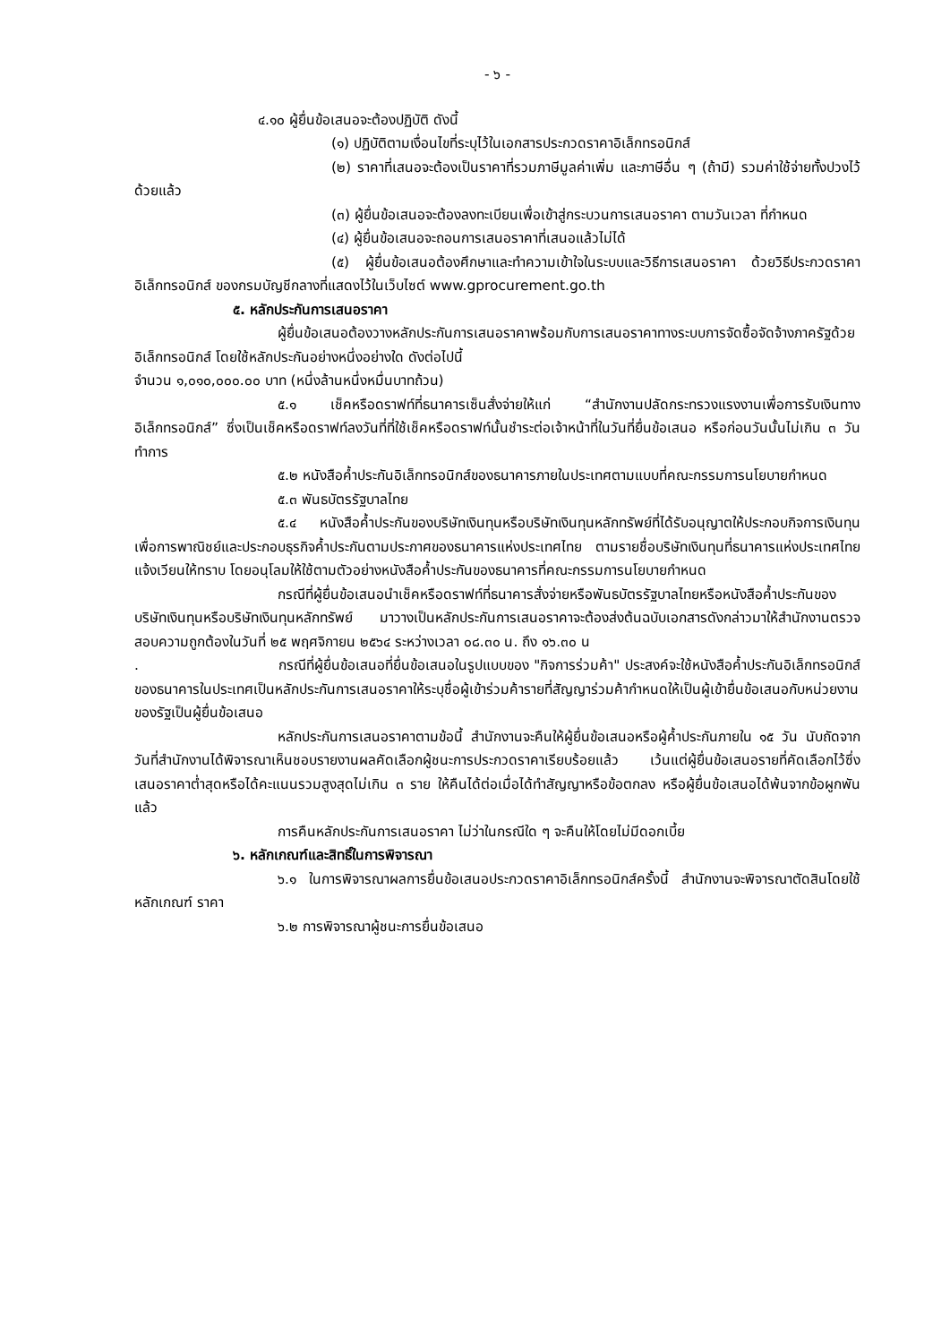- ๖ -
๔.๑๐ ผู้ยื่นข้อเสนอจะต้องปฏิบัติ ดังนี้
(๑) ปฏิบัติตามเงื่อนไขที่ระบุไว้ในเอกสารประกวดราคาอิเล็กทรอนิกส์
(๒) ราคาที่เสนอจะต้องเป็นราคาที่รวมภาษีมูลค่าเพิ่ม และภาษีอื่น ๆ (ถ้ามี) รวมค่าใช้จ่ายทั้งปวงไว้ด้วยแล้ว
(๓) ผู้ยื่นข้อเสนอจะต้องลงทะเบียนเพื่อเข้าสู่กระบวนการเสนอราคา ตามวันเวลา ที่กำหนด
(๔) ผู้ยื่นข้อเสนอจะถอนการเสนอราคาที่เสนอแล้วไม่ได้
(๕) ผู้ยื่นข้อเสนอต้องศึกษาและทำความเข้าใจในระบบและวิธีการเสนอราคา ด้วยวิธีประกวดราคาอิเล็กทรอนิกส์ ของกรมบัญชีกลางที่แสดงไว้ในเว็บไซต์ www.gprocurement.go.th
๕. หลักประกันการเสนอราคา
ผู้ยื่นข้อเสนอต้องวางหลักประกันการเสนอราคาพร้อมกับการเสนอราคาทางระบบการจัดซื้อจัดจ้างภาครัฐด้วยอิเล็กทรอนิกส์ โดยใช้หลักประกันอย่างหนึ่งอย่างใด ดังต่อไปนี้
จำนวน ๑,๐๑๐,๐๐๐.๐๐ บาท (หนึ่งล้านหนึ่งหมื่นบาทถ้วน)
๕.๑ เช็คหรือดราฟท์ที่ธนาคารเซ็นสั่งจ่ายให้แก่ “สำนักงานปลัดกระทรวงแรงงานเพื่อการรับเงินทางอิเล็กทรอนิกส์” ซึ่งเป็นเช็คหรือดราฟท์ลงวันที่ที่ใช้เช็คหรือดราฟท์นั้นชำระต่อเจ้าหน้าที่ในวันที่ยื่นข้อเสนอ หรือก่อนวันนั้นไม่เกิน ๓ วันทำการ
๕.๒ หนังสือค้ำประกันอิเล็กทรอนิกส์ของธนาคารภายในประเทศตามแบบที่คณะกรรมการนโยบายกำหนด
๕.๓ พันธบัตรรัฐบาลไทย
๕.๔ หนังสือค้ำประกันของบริษัทเงินทุนหรือบริษัทเงินทุนหลักทรัพย์ที่ได้รับอนุญาตให้ประกอบกิจการเงินทุนเพื่อการพาณิชย์และประกอบธุรกิจค้ำประกันตามประกาศของธนาคารแห่งประเทศไทย ตามรายชื่อบริษัทเงินทุนที่ธนาคารแห่งประเทศไทยแจ้งเวียนให้ทราบ โดยอนุโลมให้ใช้ตามตัวอย่างหนังสือค้ำประกันของธนาคารที่คณะกรรมการนโยบายกำหนด
กรณีที่ผู้ยื่นข้อเสนอนำเช็คหรือดราฟท์ที่ธนาคารสั่งจ่ายหรือพันธบัตรรัฐบาลไทยหรือหนังสือค้ำประกันของบริษัทเงินทุนหรือบริษัทเงินทุนหลักทรัพย์ มาวางเป็นหลักประกันการเสนอราคาจะต้องส่งต้นฉบับเอกสารดังกล่าวมาให้สำนักงานตรวจสอบความถูกต้องในวันที่ ๒๕ พฤศจิกายน ๒๕๖๔ ระหว่างเวลา ๐๘.๓๐ น. ถึง ๑๖.๓๐ น
. กรณีที่ผู้ยื่นข้อเสนอที่ยื่นข้อเสนอในรูปแบบของ "กิจการร่วมค้า" ประสงค์จะใช้หนังสือค้ำประกันอิเล็กทรอนิกส์ของธนาคารในประเทศเป็นหลักประกันการเสนอราคาให้ระบุชื่อผู้เข้าร่วมค้ารายที่สัญญาร่วมค้ากำหนดให้เป็นผู้เข้ายื่นข้อเสนอกับหน่วยงานของรัฐเป็นผู้ยื่นข้อเสนอ
หลักประกันการเสนอราคาตามข้อนี้ สำนักงานจะคืนให้ผู้ยื่นข้อเสนอหรือผู้ค้ำประกันภายใน ๑๕ วัน นับถัดจากวันที่สำนักงานได้พิจารณาเห็นชอบรายงานผลคัดเลือกผู้ชนะการประกวดราคาเรียบร้อยแล้ว เว้นแต่ผู้ยื่นข้อเสนอรายที่คัดเลือกไว้ซึ่งเสนอราคาต่ำสุดหรือได้คะแนนรวมสูงสุดไม่เกิน ๓ ราย ให้คืนได้ต่อเมื่อได้ทำสัญญาหรือข้อตกลง หรือผู้ยื่นข้อเสนอได้พ้นจากข้อผูกพันแล้ว
การคืนหลักประกันการเสนอราคา ไม่ว่าในกรณีใด ๆ จะคืนให้โดยไม่มีดอกเบี้ย
๖. หลักเกณฑ์และสิทธิ์ในการพิจารณา
๖.๑ ในการพิจารณาผลการยื่นข้อเสนอประกวดราคาอิเล็กทรอนิกส์ครั้งนี้ สำนักงานจะพิจารณาตัดสินโดยใช้หลักเกณฑ์ ราคา
๖.๒ การพิจารณาผู้ชนะการยื่นข้อเสนอ